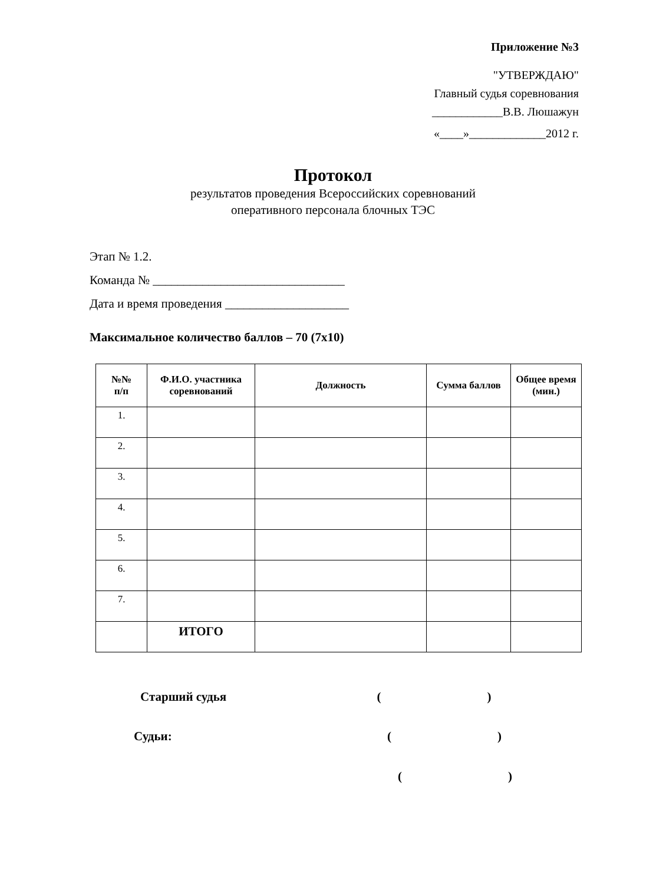Приложение №3
"УТВЕРЖДАЮ"
Главный судья соревнования
____________В.В. Люшажун
«____»_____________2012 г.
Протокол
результатов проведения Всероссийских соревнований
оперативного персонала блочных ТЭС
Этап № 1.2.
Команда № _______________________________
Дата и время проведения ____________________
Максимальное количество баллов – 70 (7х10)
| №№ п/п | Ф.И.О. участника соревнований | Должность | Сумма баллов | Общее время (мин.) |
| --- | --- | --- | --- | --- |
| 1. | | | | |
| 2. | | | | |
| 3. | | | | |
| 4. | | | | |
| 5. | | | | |
| 6. | | | | |
| 7. | | | | |
| | ИТОГО | | | |
Старший судья ()
Судьи: ()
()